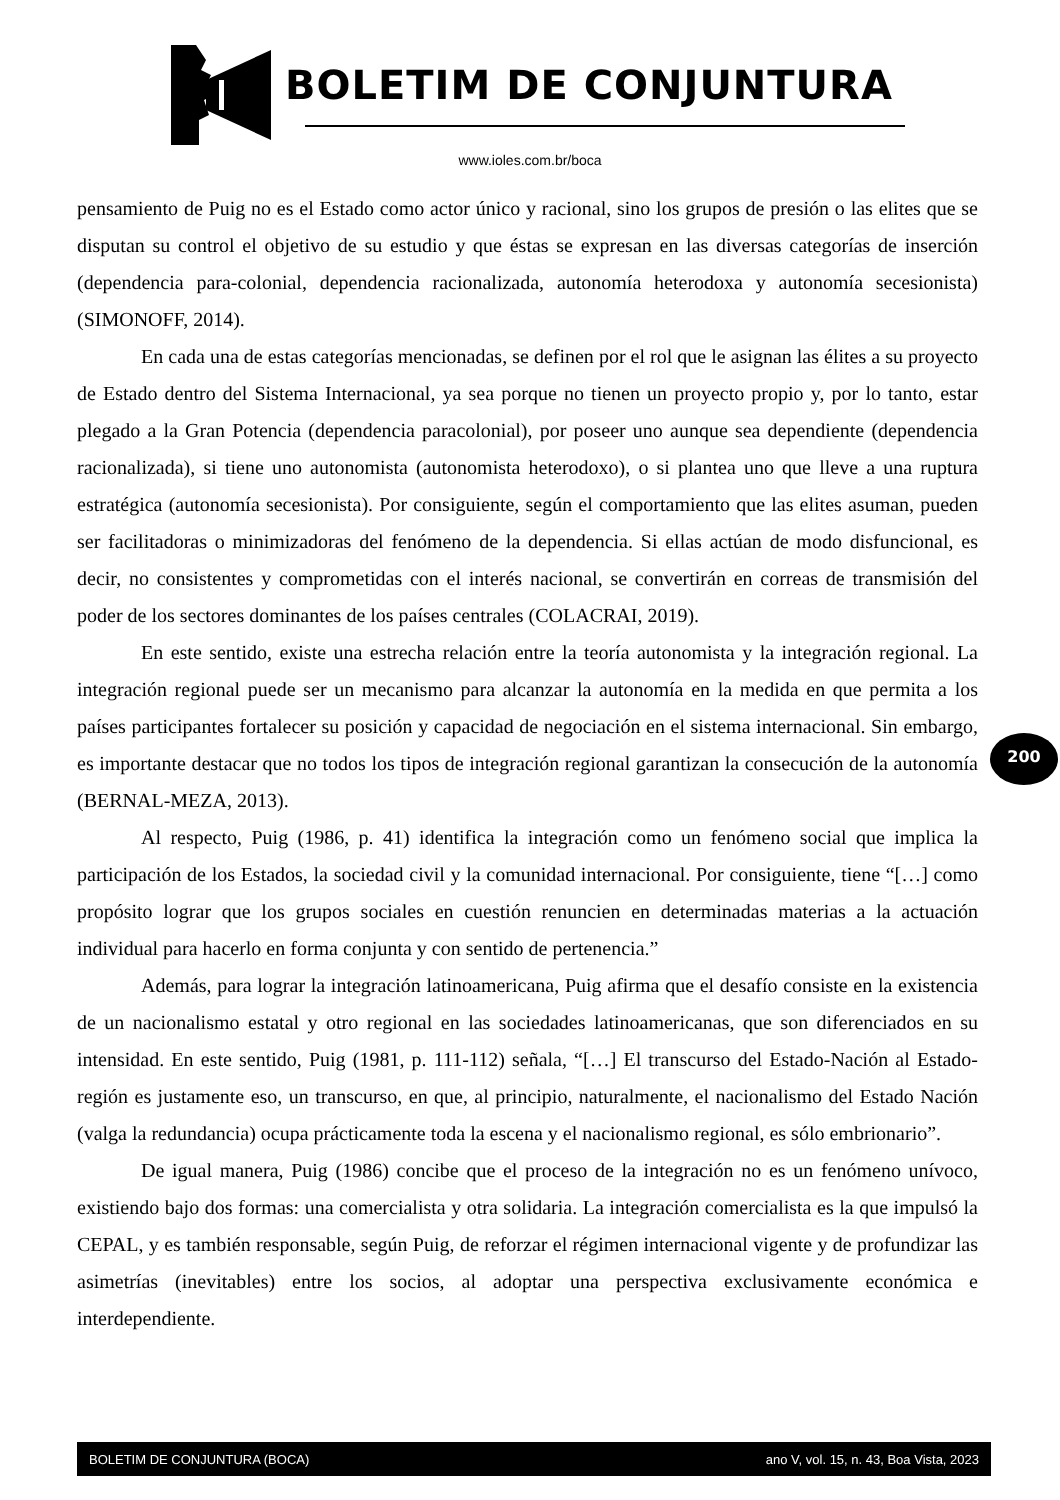BOLETIM DE CONJUNTURA
www.ioles.com.br/boca
pensamiento de Puig no es el Estado como actor único y racional, sino los grupos de presión o las elites que se disputan su control el objetivo de su estudio y que éstas se expresan en las diversas categorías de inserción (dependencia para-colonial, dependencia racionalizada, autonomía heterodoxa y autonomía secesionista) (SIMONOFF, 2014).
En cada una de estas categorías mencionadas, se definen por el rol que le asignan las élites a su proyecto de Estado dentro del Sistema Internacional, ya sea porque no tienen un proyecto propio y, por lo tanto, estar plegado a la Gran Potencia (dependencia paracolonial), por poseer uno aunque sea dependiente (dependencia racionalizada), si tiene uno autonomista (autonomista heterodoxo), o si plantea uno que lleve a una ruptura estratégica (autonomía secesionista). Por consiguiente, según el comportamiento que las elites asuman, pueden ser facilitadoras o minimizadoras del fenómeno de la dependencia. Si ellas actúan de modo disfuncional, es decir, no consistentes y comprometidas con el interés nacional, se convertirán en correas de transmisión del poder de los sectores dominantes de los países centrales (COLACRAI, 2019).
En este sentido, existe una estrecha relación entre la teoría autonomista y la integración regional. La integración regional puede ser un mecanismo para alcanzar la autonomía en la medida en que permita a los países participantes fortalecer su posición y capacidad de negociación en el sistema internacional. Sin embargo, es importante destacar que no todos los tipos de integración regional garantizan la consecución de la autonomía (BERNAL-MEZA, 2013).
Al respecto, Puig (1986, p. 41) identifica la integración como un fenómeno social que implica la participación de los Estados, la sociedad civil y la comunidad internacional. Por consiguiente, tiene “[…] como propósito lograr que los grupos sociales en cuestión renuncien en determinadas materias a la actuación individual para hacerlo en forma conjunta y con sentido de pertenencia.”
Además, para lograr la integración latinoamericana, Puig afirma que el desafío consiste en la existencia de un nacionalismo estatal y otro regional en las sociedades latinoamericanas, que son diferenciados en su intensidad. En este sentido, Puig (1981, p. 111-112) señala, “[…] El transcurso del Estado-Nación al Estado-región es justamente eso, un transcurso, en que, al principio, naturalmente, el nacionalismo del Estado Nación (valga la redundancia) ocupa prácticamente toda la escena y el nacionalismo regional, es sólo embrionario”.
De igual manera, Puig (1986) concibe que el proceso de la integración no es un fenómeno unívoco, existiendo bajo dos formas: una comercialista y otra solidaria. La integración comercialista es la que impulsó la CEPAL, y es también responsable, según Puig, de reforzar el régimen internacional vigente y de profundizar las asimetrías (inevitables) entre los socios, al adoptar una perspectiva exclusivamente económica e interdependiente.
200
BOLETIM DE CONJUNTURA (BOCA) ano V, vol. 15, n. 43, Boa Vista, 2023